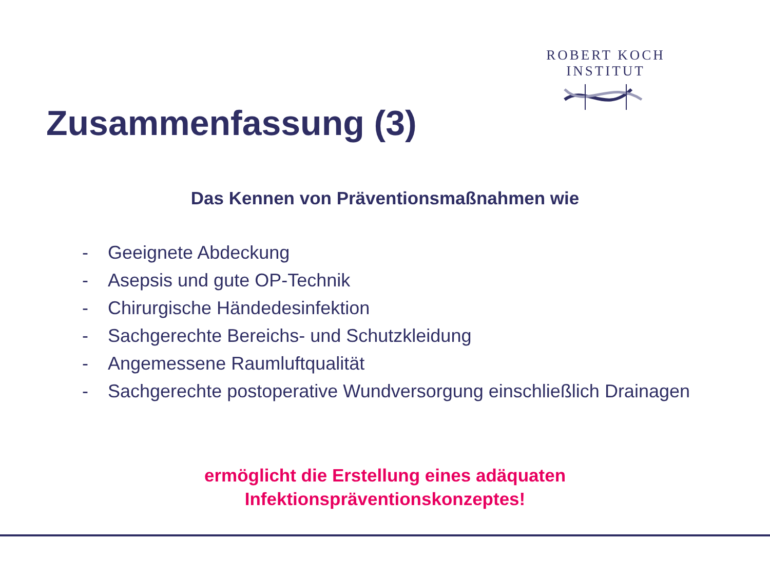ROBERT KOCH INSTITUT
Zusammenfassung (3)
Das Kennen von Präventionsmaßnahmen wie
- Geeignete Abdeckung
- Asepsis und gute OP-Technik
- Chirurgische Händedesinfektion
- Sachgerechte Bereichs- und Schutzkleidung
- Angemessene Raumluftqualität
- Sachgerechte postoperative Wundversorgung einschließlich Drainagen
ermöglicht die Erstellung eines adäquaten
Infektionspräventionskonzeptes!